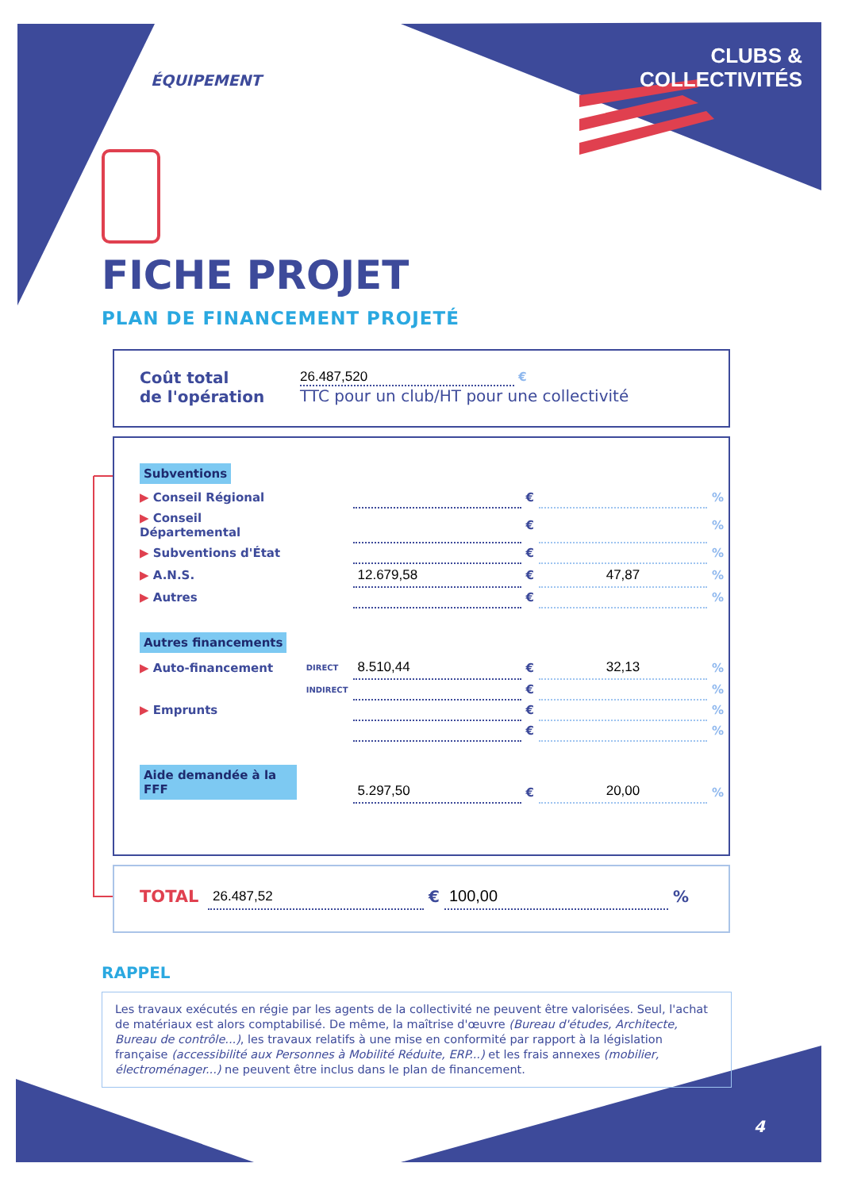ÉQUIPEMENT
CLUBS &
COLLECTIVITÉS
FICHE PROJET
PLAN DE FINANCEMENT PROJETÉ
| Coût total de l'opération | 26.487,520 € TTC pour un club/HT pour une collectivité |
| Subventions | | | | | |
| ▶ Conseil Régional | | | € | | % |
| ▶ Conseil Départemental | | | € | | % |
| ▶ Subventions d'État | | | € | | % |
| ▶ A.N.S. | | 12.679,58 | € | 47,87 | % |
| ▶ Autres | | | € | | % |
| Autres financements | | | | | |
| ▶ Auto-financement | DIRECT | 8.510,44 | € | 32,13 | % |
| | INDIRECT | | € | | % |
| ▶ Emprunts | | | € | | % |
| | | | € | | % |
| Aide demandée à la FFF | | 5.297,50 | € | 20,00 | % |
| TOTAL | 26.487,52 | € | 100,00 | % |
RAPPEL
Les travaux exécutés en régie par les agents de la collectivité ne peuvent être valorisées. Seul, l'achat de matériaux est alors comptabilisé. De même, la maîtrise d'œuvre (Bureau d'études, Architecte, Bureau de contrôle...), les travaux relatifs à une mise en conformité par rapport à la législation française (accessibilité aux Personnes à Mobilité Réduite, ERP...) et les frais annexes (mobilier, électroménager...) ne peuvent être inclus dans le plan de financement.
4